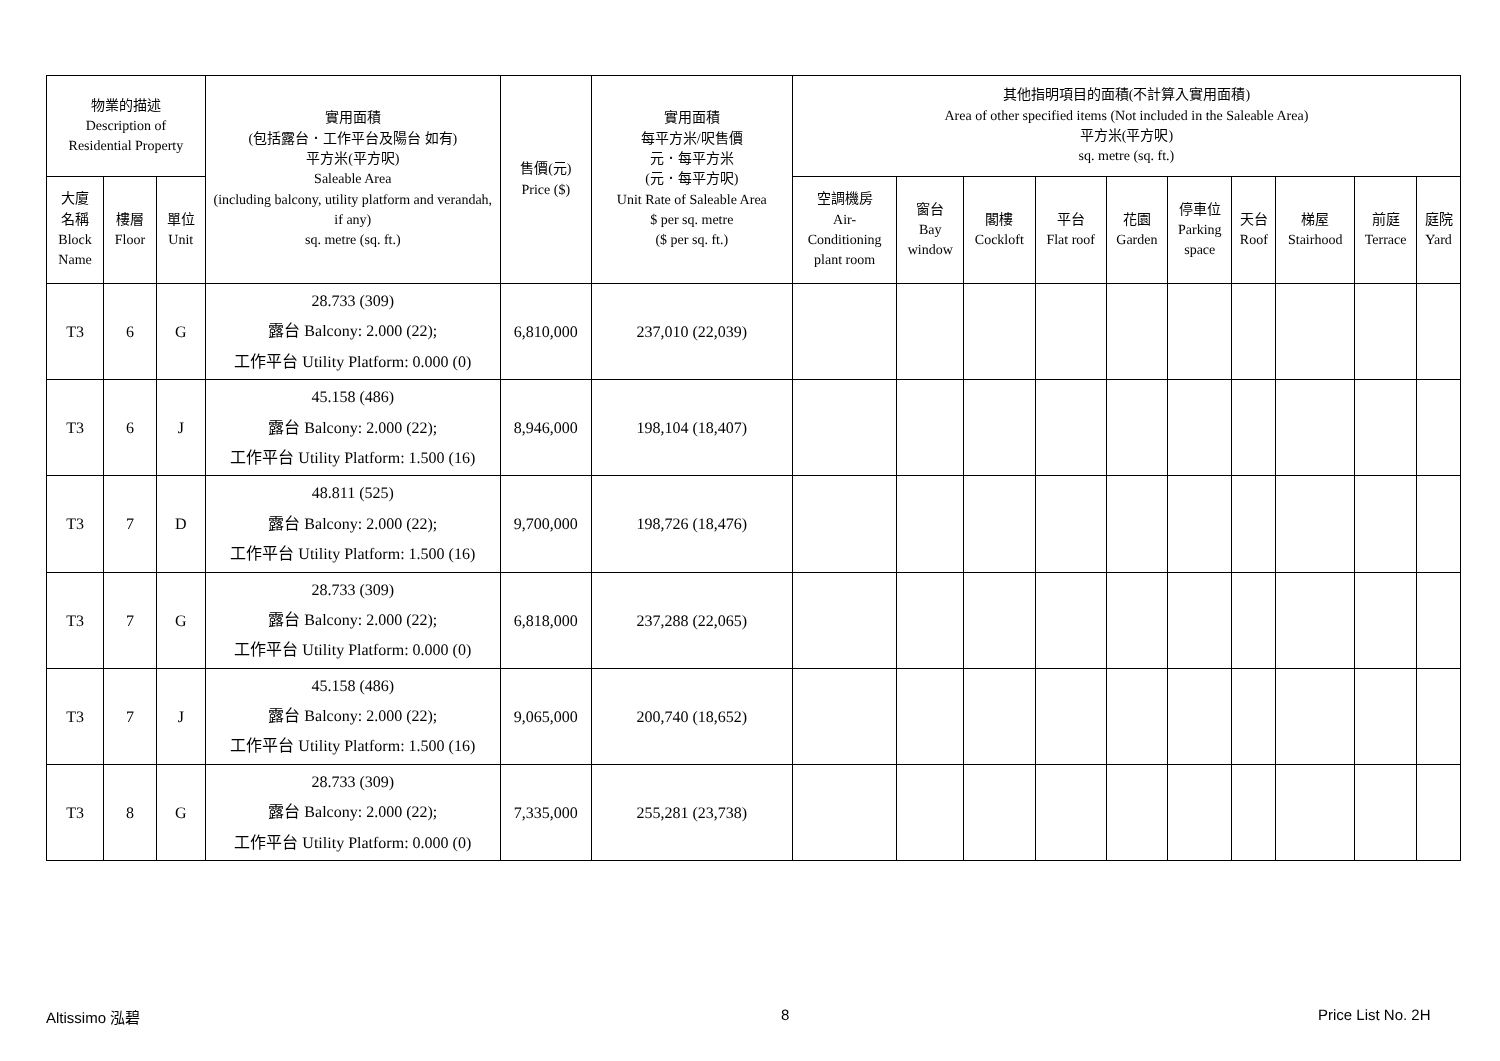| 物業的描述 Description of Residential Property | | | 實用面積 (包括露台．工作平台及陽台 如有) 平方米(平方呎) Saleable Area (including balcony, utility platform and verandah, if any) sq. metre (sq. ft.) | 售價(元) Price ($) | 實用面積 每平方米/呎售價 元．每平方米 (元．每平方呎) Unit Rate of Saleable Area $ per sq. metre ($ per sq. ft.) | 其他指明項目的面積(不計算入實用面積) Area of other specified items (Not included in the Saleable Area) 平方米(平方呎) sq. metre (sq. ft.) | | | | | | | | | |
| --- | --- | --- | --- | --- | --- | --- | --- | --- | --- | --- | --- | --- | --- | --- | --- |
| 大廈 名稱 Block Name | 樓層 Floor | 單位 Unit | | | | 空調機房 Air- Conditioning plant room | 窗台 Bay window | 閣樓 Cockloft | 平台 Flat roof | 花園 Garden | 停車位 Parking space | 天台 Roof | 梯屋 Stairhood | 前庭 Terrace | 庭院 Yard |
| T3 | 6 | G | 28.733 (309) 露台 Balcony: 2.000 (22); 工作平台 Utility Platform: 0.000 (0) | 6,810,000 | 237,010 (22,039) | | | | | | | | | | |
| T3 | 6 | J | 45.158 (486) 露台 Balcony: 2.000 (22); 工作平台 Utility Platform: 1.500 (16) | 8,946,000 | 198,104 (18,407) | | | | | | | | | | |
| T3 | 7 | D | 48.811 (525) 露台 Balcony: 2.000 (22); 工作平台 Utility Platform: 1.500 (16) | 9,700,000 | 198,726 (18,476) | | | | | | | | | | |
| T3 | 7 | G | 28.733 (309) 露台 Balcony: 2.000 (22); 工作平台 Utility Platform: 0.000 (0) | 6,818,000 | 237,288 (22,065) | | | | | | | | | | |
| T3 | 7 | J | 45.158 (486) 露台 Balcony: 2.000 (22); 工作平台 Utility Platform: 1.500 (16) | 9,065,000 | 200,740 (18,652) | | | | | | | | | | |
| T3 | 8 | G | 28.733 (309) 露台 Balcony: 2.000 (22); 工作平台 Utility Platform: 0.000 (0) | 7,335,000 | 255,281 (23,738) | | | | | | | | | | |
Altissimo 泓碧 8 Price List No. 2H